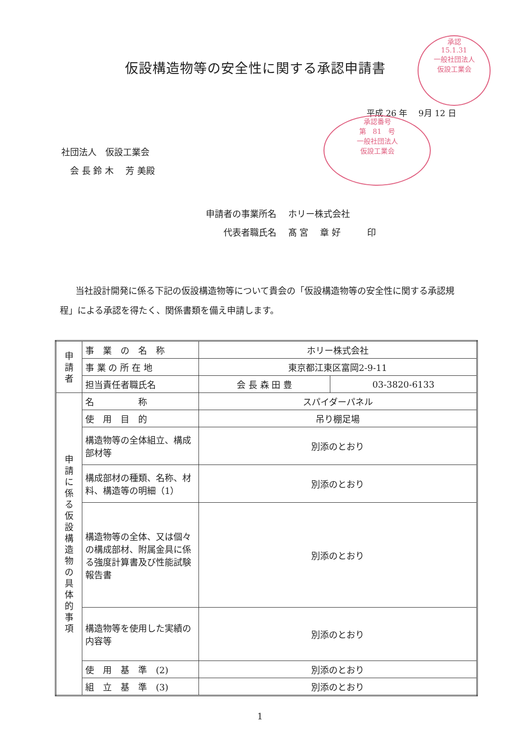仮設構造物等の安全性に関する承認申請書
承認
15.1.31
一般社団法人
仮設工業会
平成 26 年　 9月 12 日
承認番号
第　81　号
一般社団法人
仮設工業会
社団法人　仮設工業会
　会 長 鈴 木　 芳 美殿
申請者の事業所名　 ホリー株式会社
　　代表者職氏名　 髙 宮　 章 好　　　印
当社設計開発に係る下記の仮設構造物等について貴会の「仮設構造物等の安全性に関する承認規程」による承認を得たく、関係書類を備え申請します。
| 申 請 者 | 事 業 の 名 称 | ホリー株式会社 | |
| | 事 業 の 所 在 地 | 東京都江東区富岡2-9-11 | |
| | 担当責任者職氏名 | 会 長 森 田 豊 | 03-3820-6133 |
| 申 請 に 係 る 仮 設 構 造 物 の 具 体 的 事 項 | 名 称 | スパイダーパネル | |
| | 使 用 目 的 | 吊り棚足場 | |
| | 構造物等の全体組立、構成部材等 | 別添のとおり | |
| | 構成部材の種類、名称、材料、構造等の明細（1） | 別添のとおり | |
| | 構造物等の全体、又は個々の構成部材、附属金具に係る強度計算書及び性能試験報告書 | 別添のとおり | |
| | 構造物等を使用した実績の内容等 | 別添のとおり | |
| | 使 用 基 準 (2) | 別添のとおり | |
| | 組 立 基 準 (3) | 別添のとおり | |
1